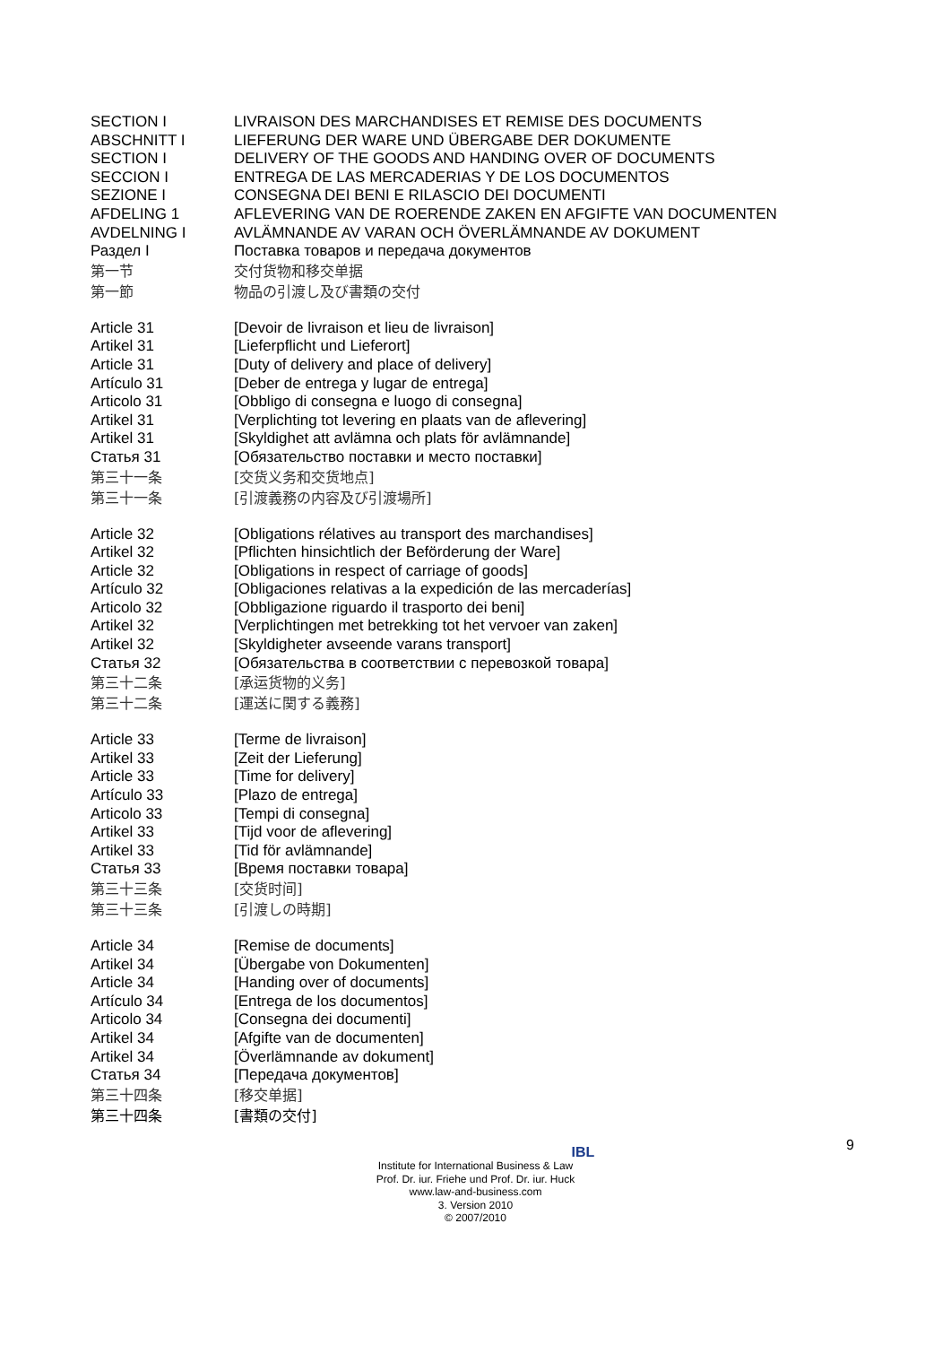SECTION I LIVRAISON DES MARCHANDISES ET REMISE DES DOCUMENTS
ABSCHNITT I LIEFERUNG DER WARE UND ÜBERGABE DER DOKUMENTE
SECTION I DELIVERY OF THE GOODS AND HANDING OVER OF DOCUMENTS
SECCION I ENTREGA DE LAS MERCADERIAS Y DE LOS DOCUMENTOS
SEZIONE I CONSEGNA DEI BENI E RILASCIO DEI DOCUMENTI
AFDELING 1 AFLEVERING VAN DE ROERENDE ZAKEN EN AFGIFTE VAN DOCUMENTEN
AVDELNING I AVLÄMNANDE AV VARAN OCH ÖVERLÄMNANDE AV DOKUMENT
Раздел I Поставка товаров и передача документов
第一节 交付货物和移交单据
第一節 物品の引渡し及び書類の交付
Article 31 [Devoir de livraison et lieu de livraison]
Artikel 31 [Lieferpflicht und Lieferort]
Article 31 [Duty of delivery and place of delivery]
Artículo 31 [Deber de entrega y lugar de entrega]
Articolo 31 [Obbligo di consegna e luogo di consegna]
Artikel 31 [Verplichting tot levering en plaats van de aflevering]
Artikel 31 [Skyldighet att avlämna och plats för avlämnande]
Статья 31 [Обязательство поставки и место поставки]
第三十一条 [交货义务和交货地点]
第三十一条 [引渡義務の内容及び引渡場所]
Article 32 [Obligations rélatives au transport des marchandises]
Artikel 32 [Pflichten hinsichtlich der Beförderung der Ware]
Article 32 [Obligations in respect of carriage of goods]
Artículo 32 [Obligaciones relativas a la expedición de las mercaderías]
Articolo 32 [Obbligazione riguardo il trasporto dei beni]
Artikel 32 [Verplichtingen met betrekking tot het vervoer van zaken]
Artikel 32 [Skyldigheter avseende varans transport]
Статья 32 [Обязательства в соответствии с перевозкой товара]
第三十二条 [承运货物的义务]
第三十二条 [運送に関する義務]
Article 33 [Terme de livraison]
Artikel 33 [Zeit der Lieferung]
Article 33 [Time for delivery]
Artículo 33 [Plazo de entrega]
Articolo 33 [Tempi di consegna]
Artikel 33 [Tijd voor de aflevering]
Artikel 33 [Tid för avlämnande]
Статья 33 [Время поставки товара]
第三十三条 [交货时间]
第三十三条 [引渡しの時期]
Article 34 [Remise de documents]
Artikel 34 [Übergabe von Dokumenten]
Article 34 [Handing over of documents]
Artículo 34 [Entrega de los documentos]
Articolo 34 [Consegna dei documenti]
Artikel 34 [Afgifte van de documenten]
Artikel 34 [Överlämnande av dokument]
Статья 34 [Передача документов]
第三十四条 [移交单据]
第三十四条 [書類の交付]
9
IBL
Institute for International Business & Law
Prof. Dr. iur. Friehe und Prof. Dr. iur. Huck
www.law-and-business.com
3. Version 2010
© 2007/2010